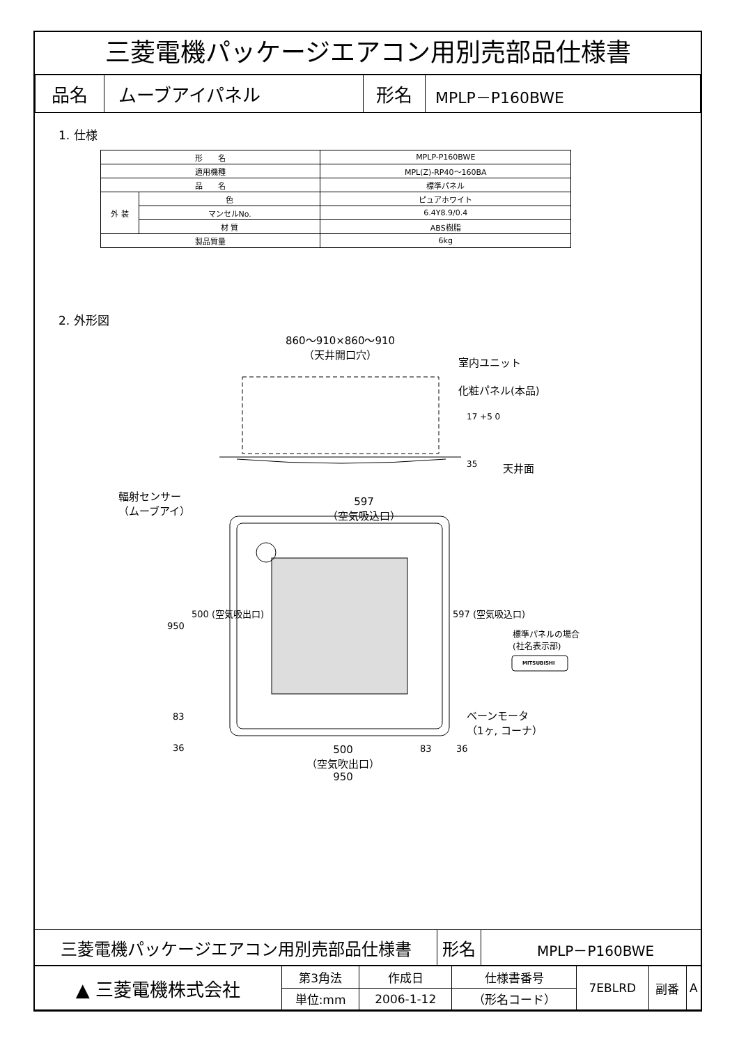三菱電機パッケージエアコン用別売部品仕様書
| 品名 | ムーブアイパネル | 形名 | MPLP－P160BWE |
1. 仕様
| 形 名 | | MPLP-P160BWE |
| 適用機種 | | MPL(Z)-RP40～160BA |
| 品 名 | | 標準パネル |
| 外 装 | 色 | ピュアホワイト |
| | マンセルNo. | 6.4Y8.9/0.4 |
| | 材 質 | ABS樹脂 |
| 製品質量 | | 6kg |
2. 外形図
860～910×860～910
（天井開口穴）
室内ユニット
化粧パネル(本品)
17 +5 0
35 天井面
輻射センサー
（ムーブアイ）
597
（空気吸込口）
950
500 (空気吸出口) 597 (空気吸込口)
標準パネルの場合
(社名表示部)
MITSUBISHI
83
36
ベーンモータ
（1ヶ, コーナ）
500
（空気吹出口）
950
83 36
| 三菱電機パッケージエアコン用別売部品仕様書 | 形名 | MPLP－P160BWE |
| ▲ 三菱電機株式会社 | 第3角法 | 作成日 | 仕様書番号 | 7EBLRD | 副番 | A |
| | 単位:mm | 2006-1-12 | （形名コード） | | | |